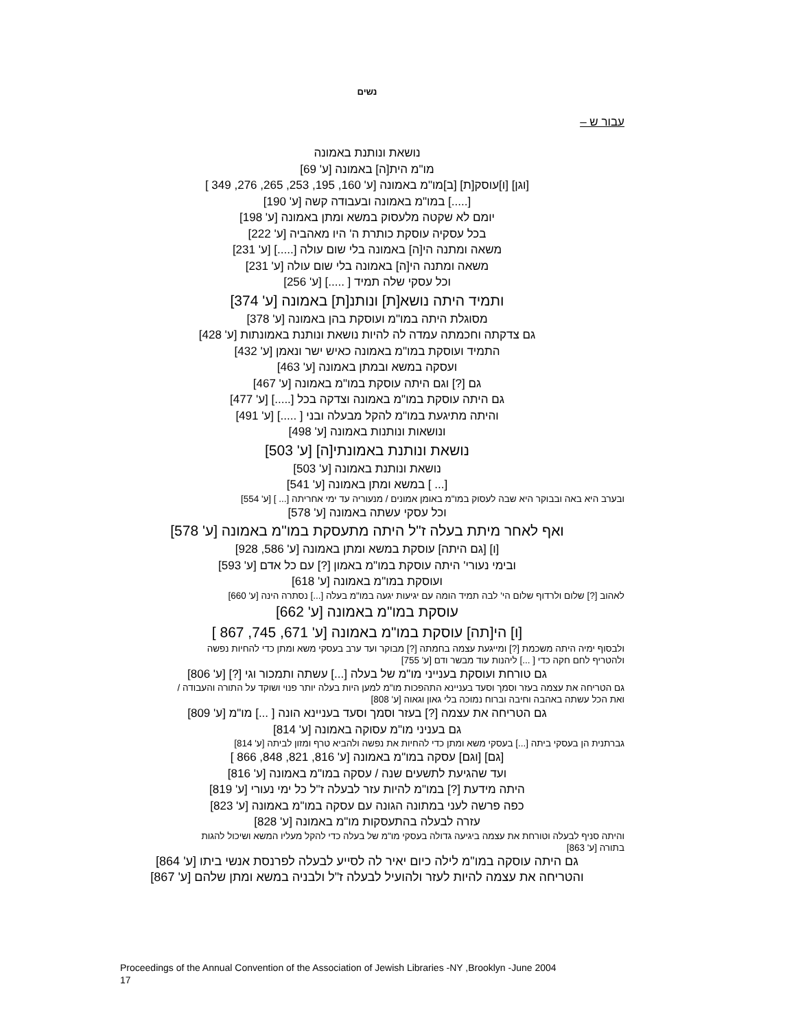נשים
עבור ש –
נושאת ונותנת באמונה
מו"מ הית[ה] באמונה [ע' 69]
[וגן] [ו]עוסק[ת] [ב]מו"מ באמונה [ע' 160, 195, 253, 265, 276, 349 ]
[.....] במו"מ באמונה ובעבודה קשה [ע' 190]
יומם לא שקטה מלעסוק במשא ומתן באמונה [ע' 198]
בכל עסקיה עוסקת כותרת ה' היו מאהביה [ע' 222]
משאה ומתנה הי[ה] באמונה בלי שום עולה [.....] [ע' 231]
משאה ומתנה הי[ה] באמונה בלי שום עולה [ע' 231]
וכל עסקי שלה תמיד [ .....] [ע' 256]
ותמיד היתה נושא[ת] ונותנ[ת] באמונה [ע' 374]
מסוגלת היתה במו"מ ועוסקת בהן באמונה [ע' 378]
גם צדקתה וחכמתה עמדה לה להיות נושאת ונותנת באמונתות [ע' 428]
התמיד ועוסקת במו"מ באמונה כאיש ישר ונאמן [ע' 432]
ועסקה במשא ובמתן באמונה [ע' 463]
גם [?] וגם היתה עוסקת במו"מ באמונה [ע' 467]
גם היתה עוסקת במו"מ באמונה וצדקה בכל [.....] [ע' 477]
והיתה מתיגעת במו"מ להקל מבעלה ובני [ .....] [ע' 491]
ונושאות ונותנות באמונה [ע' 498]
נושאת ונותנת באמונתי[ה] [ע' 503]
נושאת ונותנת באמונה [ע' 503]
[... ] במשא ומתן באמונה [ע' 541]
ובערב היא באה ובבוקר היא שבה לעסוק במו"מ באומן אמונים / מנעוריה עד ימי אחריתה [... ] [ע' 554]
וכל עסקי עשתה באמונה [ע' 578]
ואף לאחר מיתת בעלה ז"ל היתה מתעסקת במו"מ באמונה [ע' 578]
[ו] [גם היתה] עוסקת במשא ומתן באמונה [ע' 586, 928]
ובימי נעורי' היתה עוסקת במו"מ באמון [?] עם כל אדם [ע' 593]
ועוסקת במו"מ באמונה [ע' 618]
לאהוב [?] שלום ולרדוף שלום הי' לבה תמיד הומה עם יגיעות יגעה במו"מ בעלה [...] נסתרה הינה [ע' 660]
עוסקת במו"מ באמונה [ע' 662]
[ו] הי[תה] עוסקת במו"מ באמונה [ע' 671, 745, 867 ]
ולבסוף ימיה היתה משכמת [?] ומייגעת עצמה בחמתה [?] מבוקר ועד ערב בעסקי משא ומתן כדי להחיות נפשה
ולהטריף לחם חקה כדי [ ...] ליהנות עוד מבשר ודם [ע' 755]
גם טורחת ועוסקת בענייני מו"מ של בעלה [...] עשתה ותמכור וגי [?] [ע' 806]
גם הטריחה את עצמה בעזר וסמך וסעד בעניינא התהפכות מו"מ למען היות בעלה יותר פנוי ושוקד על התורה והעבודה /
ואת הכל עשתה באהבה וחיבה וברוח נמוכה בלי גאון וגאוה [ע' 808]
גם הטריחה את עצמה [?] בעזר וסמך וסעד בעניינא הונה [ ...] מו"מ [ע' 809]
גם בעניני מו"מ עסוקה באמונה [ע' 814]
גברתנית הן בעסקי ביתה [...] בעסקי משא ומתן כדי להחיות את נפשה ולהביא טרף ומזון לביתה [ע' 814]
[גם] [וגם] עסקה במו"מ באמונה [ע' 816, 821, 848, 866 ]
ועד שהגיעת לתשעים שנה / עסקה במו"מ באמונה [ע' 816]
היתה מידעת [?] במו"מ להיות עזר לבעלה ז"ל כל ימי נעורי [ע' 819]
כפה פרשה לעני במתונה הגונה עם עסקה במו"מ באמונה [ע' 823]
עזרה לבעלה בהתעסקות מו"מ באמונה [ע' 828]
והיתה סניף לבעלה וטורחת את עצמה ביגיעה גדולה בעסקי מו"מ של בעלה כדי להקל מעליו המשא ושיכול להגות
בתורה [ע' 863]
גם היתה עוסקה במו"מ לילה כיום יאיר לה לסייע לבעלה לפרנסת אנשי ביתו [ע' 864]
והטריחה את עצמה להיות לעזר ולהועיל לבעלה ז"ל ולבניה במשא ומתן שלהם [ע' 867]
Proceedings of the Annual Convention of the Association of Jewish Libraries -NY ,Brooklyn -June 2004
17